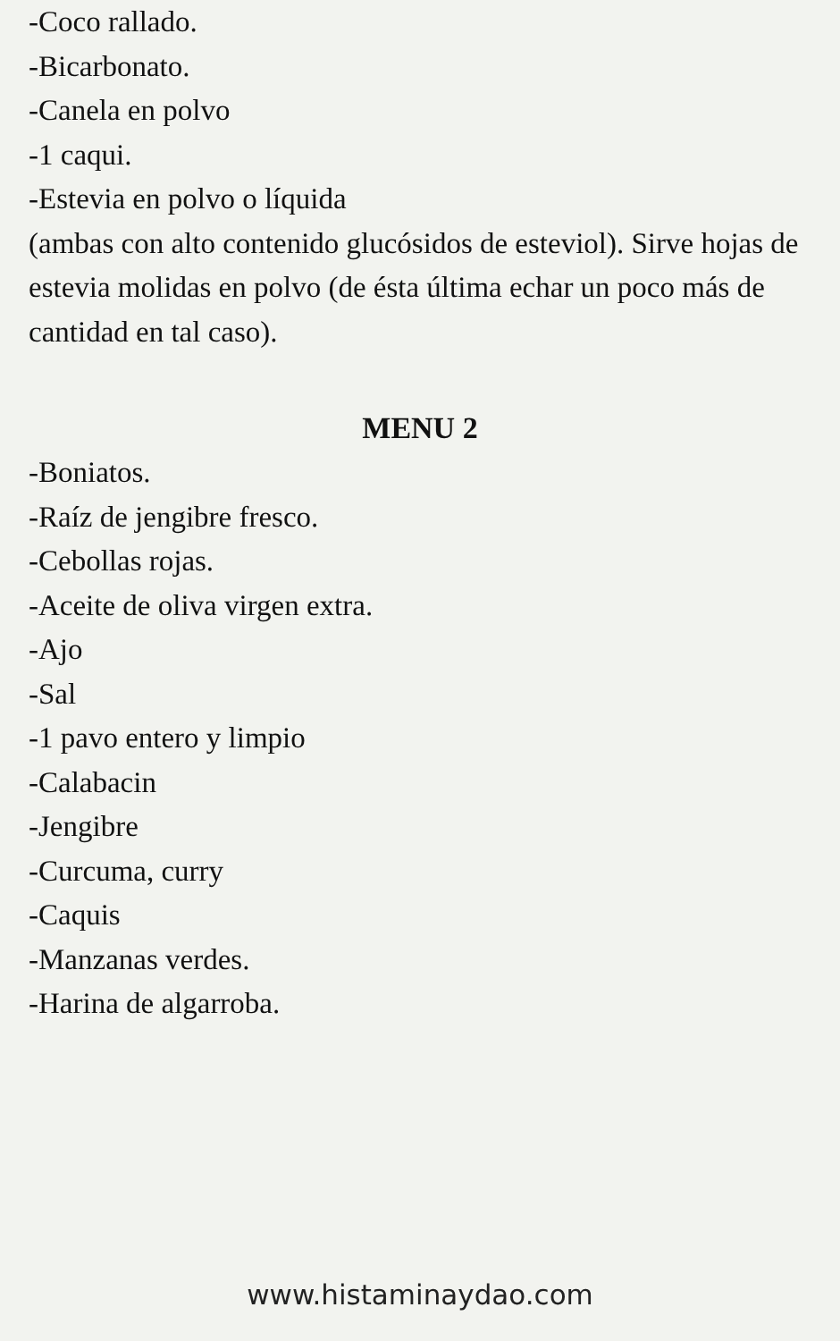-Coco rallado.
-Bicarbonato.
-Canela en polvo
-1 caqui.
-Estevia en polvo o líquida
(ambas con alto contenido glucósidos de esteviol). Sirve hojas de estevia molidas en polvo (de ésta última echar un poco más de cantidad en tal caso).
MENU 2
-Boniatos.
-Raíz de jengibre fresco.
-Cebollas rojas.
-Aceite de oliva virgen extra.
-Ajo
-Sal
-1 pavo entero y limpio
-Calabacin
-Jengibre
-Curcuma, curry
-Caquis
-Manzanas verdes.
-Harina de algarroba.
www.histaminaydao.com